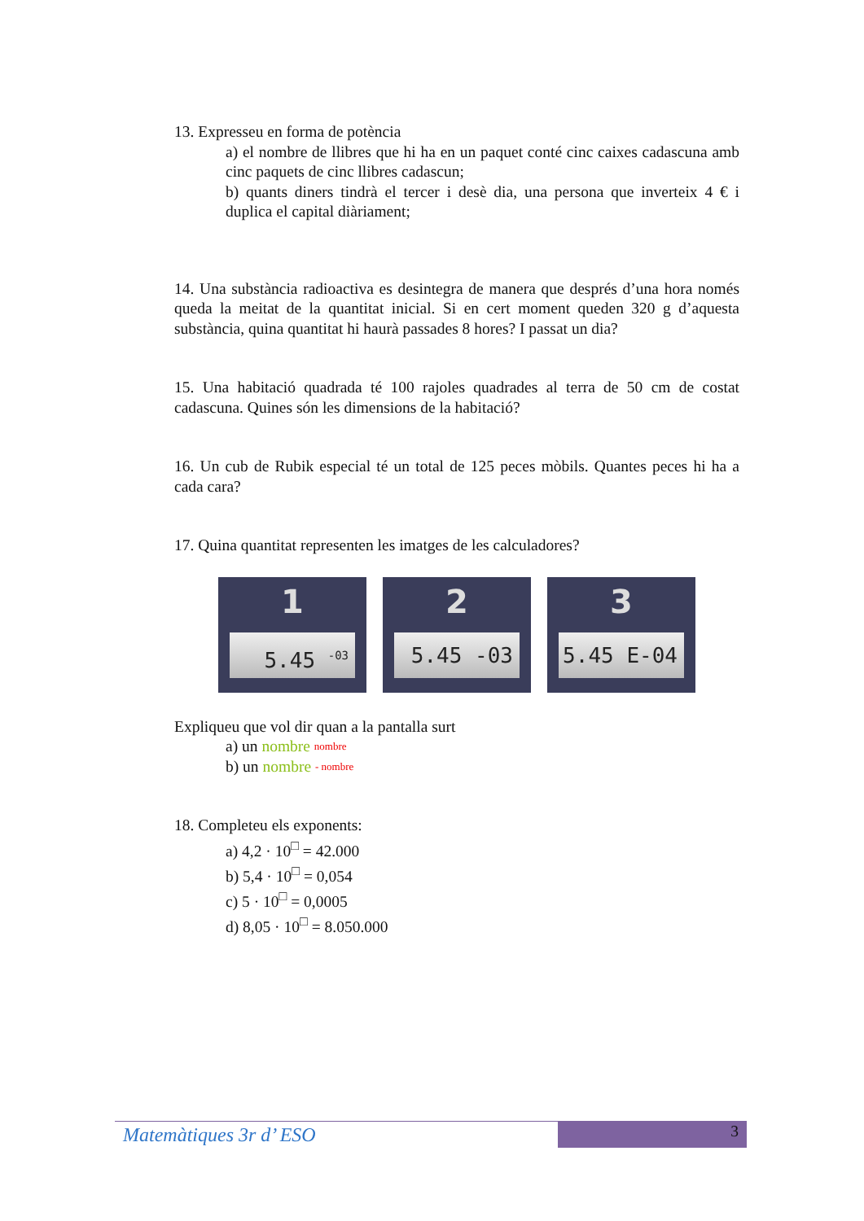13. Expresseu en forma de potència
a) el nombre de llibres que hi ha en un paquet conté cinc caixes cadascuna amb cinc paquets de cinc llibres cadascun;
b) quants diners tindrà el tercer i desè dia, una persona que inverteix 4 € i duplica el capital diàriament;
14. Una substància radioactiva es desintegra de manera que després d’una hora només queda la meitat de la quantitat inicial. Si en cert moment queden 320 g d’aquesta substància, quina quantitat hi haurà passades 8 hores? I passat un dia?
15. Una habitació quadrada té 100 rajoles quadrades al terra de 50 cm de costat cadascuna. Quines són les dimensions de la habitació?
16. Un cub de Rubik especial té un total de 125 peces mòbils. Quantes peces hi ha a cada cara?
17. Quina quantitat representen les imatges de les calculadores?
1
5.45 <sup>-03</sup>
2
5.45 -03
3
5.45 E-04
Expliqueu que vol dir quan a la pantalla surt
a) un nombre nombre
b) un nombre - nombre
18. Completeu els exponents:
a) 4,2 · 10<sup>□</sup> = 42.000
b) 5,4 · 10<sup>□</sup> = 0,054
c) 5 · 10<sup>□</sup> = 0,0005
d) 8,05 · 10<sup>□</sup> = 8.050.000
Matemàtiques 3r d’ ESO
3